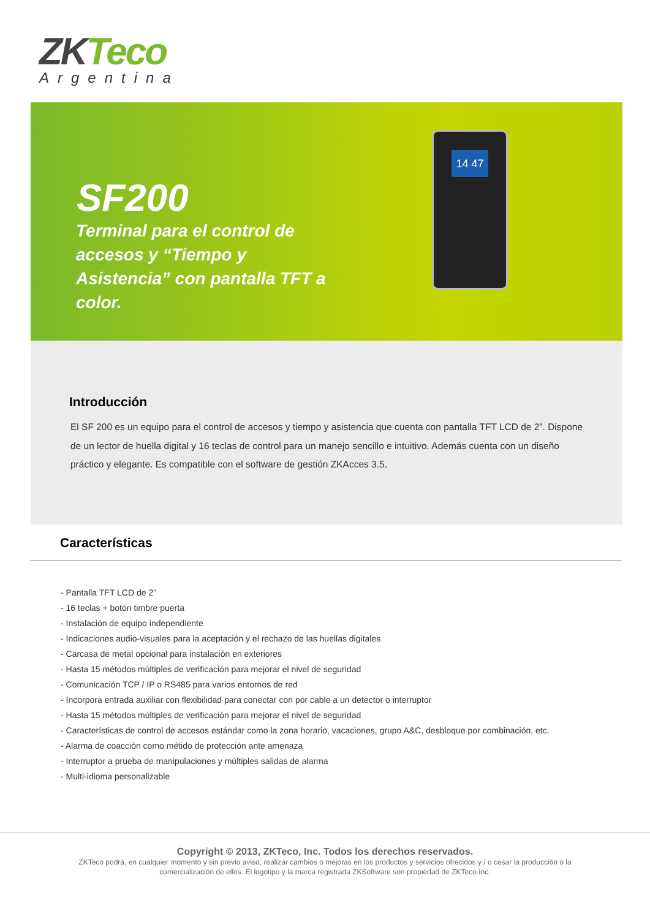ZKTeco
Argentina
SF200
Terminal para el control de accesos y “Tiempo y Asistencia” con pantalla TFT a color.
14 47
Introducción
El SF 200 es un equipo para el control de accesos y tiempo y asistencia que cuenta con pantalla TFT LCD de 2”. Dispone de un lector de huella digital y 16 teclas de control para un manejo sencillo e intuitivo. Además cuenta con un diseño práctico y elegante. Es compatible con el software de gestión ZKAcces 3.5.
Características
- Pantalla TFT LCD de 2”
- 16 teclas + botón timbre puerta
- Instalación de equipo independiente
- Indicaciones audio-visuales para la aceptación y el rechazo de las huellas digitales
- Carcasa de metal opcional para instalación en exteriores
- Hasta 15 métodos múltiples de verificación para mejorar el nivel de seguridad
- Comunicación TCP / IP o RS485 para varios entornos de red
- Incorpora entrada auxiliar con flexibilidad para conectar con por cable a un detector o interruptor
- Hasta 15 métodos múltiples de verificación para mejorar el nivel de seguridad
- Características de control de accesos estándar como la zona horario, vacaciones, grupo A&C, desbloque por combinación, etc.
- Alarma de coacción como métido de protección ante amenaza
- Interruptor a prueba de manipulaciones y múltiples salidas de alarma
- Multi-idioma personalizable
Copyright © 2013, ZKTeco, Inc. Todos los derechos reservados.
ZKTeco podrá, en cualquier momento y sin previo aviso, realizar cambios o mejoras en los productos y servicios ofrecidos y / o cesar la producción o la comercialización de ellos. El logotipo y la marca registrada ZKSoftware son propiedad de ZKTeco Inc.